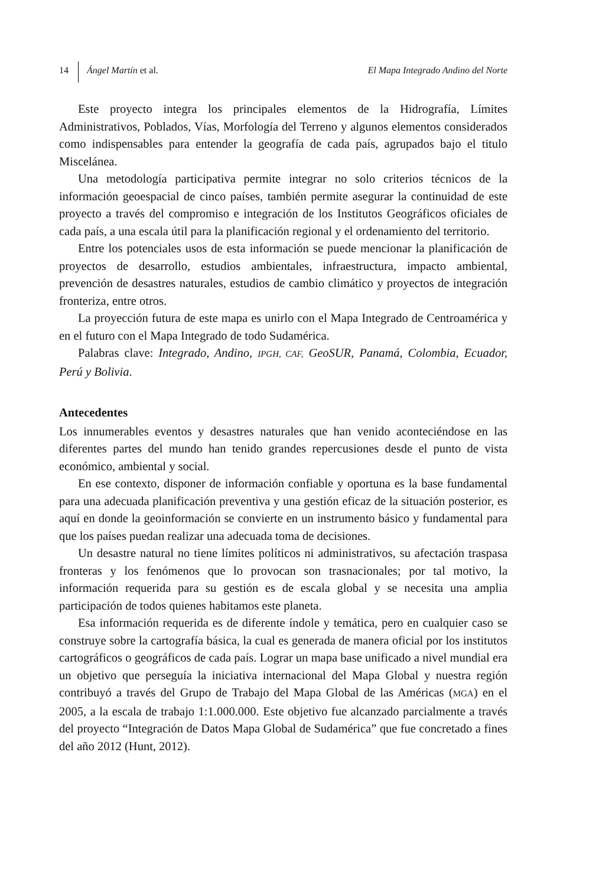14 Ángel Martín et al. El Mapa Integrado Andino del Norte
Este proyecto integra los principales elementos de la Hidrografía, Límites Administrativos, Poblados, Vías, Morfología del Terreno y algunos elementos considerados como indispensables para entender la geografía de cada país, agrupados bajo el titulo Miscelánea.
Una metodología participativa permite integrar no solo criterios técnicos de la información geoespacial de cinco países, también permite asegurar la continuidad de este proyecto a través del compromiso e integración de los Institutos Geográficos oficiales de cada país, a una escala útil para la planificación regional y el ordenamiento del territorio.
Entre los potenciales usos de esta información se puede mencionar la planificación de proyectos de desarrollo, estudios ambientales, infraestructura, impacto ambiental, prevención de desastres naturales, estudios de cambio climático y proyectos de integración fronteriza, entre otros.
La proyección futura de este mapa es unirlo con el Mapa Integrado de Centroamérica y en el futuro con el Mapa Integrado de todo Sudamérica.
Palabras clave: Integrado, Andino, IPGH, CAF, GeoSUR, Panamá, Colombia, Ecuador, Perú y Bolivia.
Antecedentes
Los innumerables eventos y desastres naturales que han venido aconteciéndose en las diferentes partes del mundo han tenido grandes repercusiones desde el punto de vista económico, ambiental y social.
En ese contexto, disponer de información confiable y oportuna es la base fundamental para una adecuada planificación preventiva y una gestión eficaz de la situación posterior, es aquí en donde la geoinformación se convierte en un instrumento básico y fundamental para que los países puedan realizar una adecuada toma de decisiones.
Un desastre natural no tiene límites políticos ni administrativos, su afectación traspasa fronteras y los fenómenos que lo provocan son trasnacionales; por tal motivo, la información requerida para su gestión es de escala global y se necesita una amplia participación de todos quienes habitamos este planeta.
Esa información requerida es de diferente índole y temática, pero en cualquier caso se construye sobre la cartografía básica, la cual es generada de manera oficial por los institutos cartográficos o geográficos de cada país. Lograr un mapa base unificado a nivel mundial era un objetivo que perseguía la iniciativa internacional del Mapa Global y nuestra región contribuyó a través del Grupo de Trabajo del Mapa Global de las Américas (MGA) en el 2005, a la escala de trabajo 1:1.000.000. Este objetivo fue alcanzado parcialmente a través del proyecto “Integración de Datos Mapa Global de Sudamérica” que fue concretado a fines del año 2012 (Hunt, 2012).